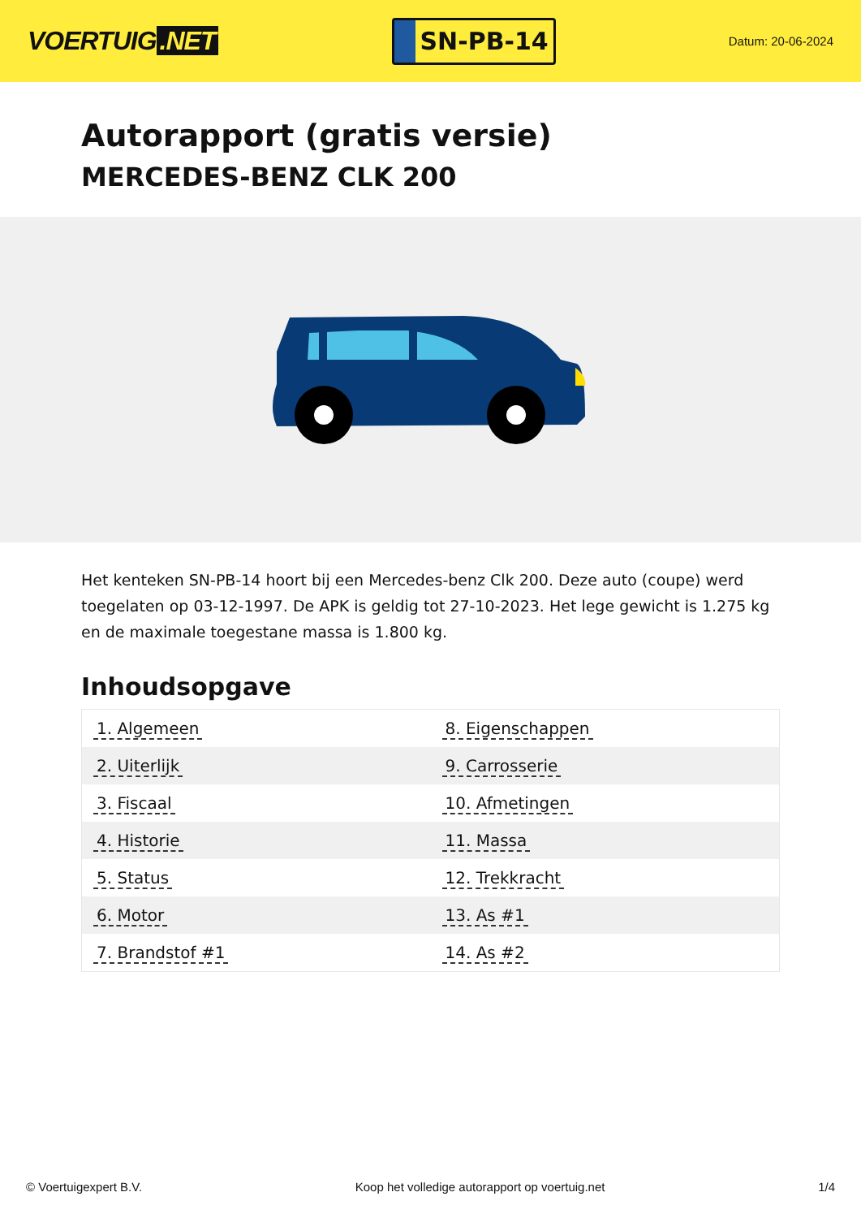VOERTUIG.NET
SN-PB-14
Datum: 20-06-2024
Autorapport (gratis versie)
MERCEDES-BENZ CLK 200
Het kenteken SN-PB-14 hoort bij een Mercedes-benz Clk 200. Deze auto (coupe) werd toegelaten op 03-12-1997. De APK is geldig tot 27-10-2023. Het lege gewicht is 1.275 kg en de maximale toegestane massa is 1.800 kg.
Inhoudsopgave
| 1. Algemeen | 8. Eigenschappen |
| 2. Uiterlijk | 9. Carrosserie |
| 3. Fiscaal | 10. Afmetingen |
| 4. Historie | 11. Massa |
| 5. Status | 12. Trekkracht |
| 6. Motor | 13. As #1 |
| 7. Brandstof #1 | 14. As #2 |
© Voertuigexpert B.V. Koop het volledige autorapport op voertuig.net 1/4